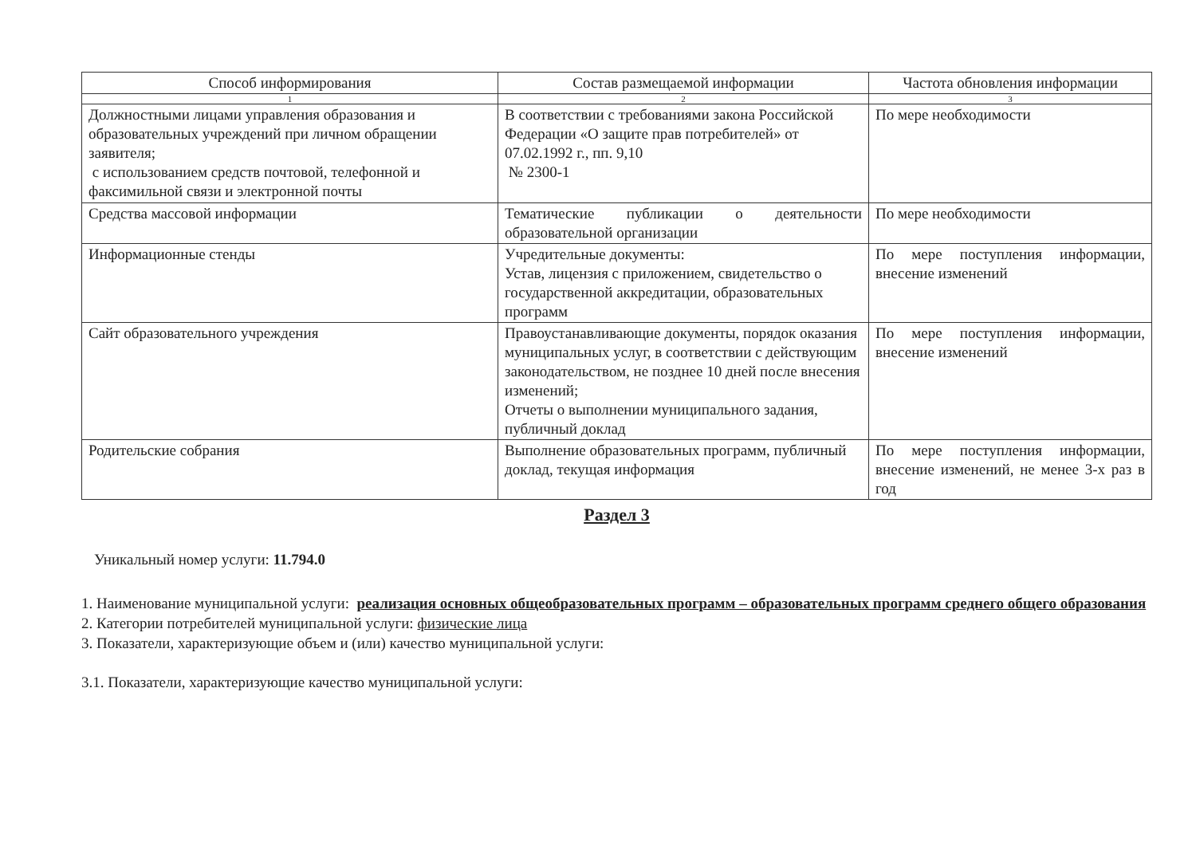| Способ информирования | Состав размещаемой информации | Частота обновления информации |
| --- | --- | --- |
| 1 | 2 | 3 |
| Должностными лицами управления образования и образовательных учреждений при личном обращении заявителя; с использованием средств почтовой, телефонной и факсимильной связи и электронной почты | В соответствии с требованиями закона Российской Федерации «О защите прав потребителей» от 07.02.1992 г., пп. 9,10 № 2300-1 | По мере необходимости |
| Средства массовой информации | Тематические публикации о деятельности образовательной организации | По мере необходимости |
| Информационные стенды | Учредительные документы: Устав, лицензия с приложением, свидетельство о государственной аккредитации, образовательных программ | По мере поступления информации, внесение изменений |
| Сайт образовательного учреждения | Правоустанавливающие документы, порядок оказания муниципальных услуг, в соответствии с действующим законодательством, не позднее 10 дней после внесения изменений; Отчеты о выполнении муниципального задания, публичный доклад | По мере поступления информации, внесение изменений |
| Родительские собрания | Выполнение образовательных программ, публичный доклад, текущая информация | По мере поступления информации, внесение изменений, не менее 3-х раз в год |
Раздел 3
Уникальный номер услуги: 11.794.0
1. Наименование муниципальной услуги: реализация основных общеобразовательных программ – образовательных программ среднего общего образования
2. Категории потребителей муниципальной услуги: физические лица
3. Показатели, характеризующие объем и (или) качество муниципальной услуги:
3.1. Показатели, характеризующие качество муниципальной услуги: